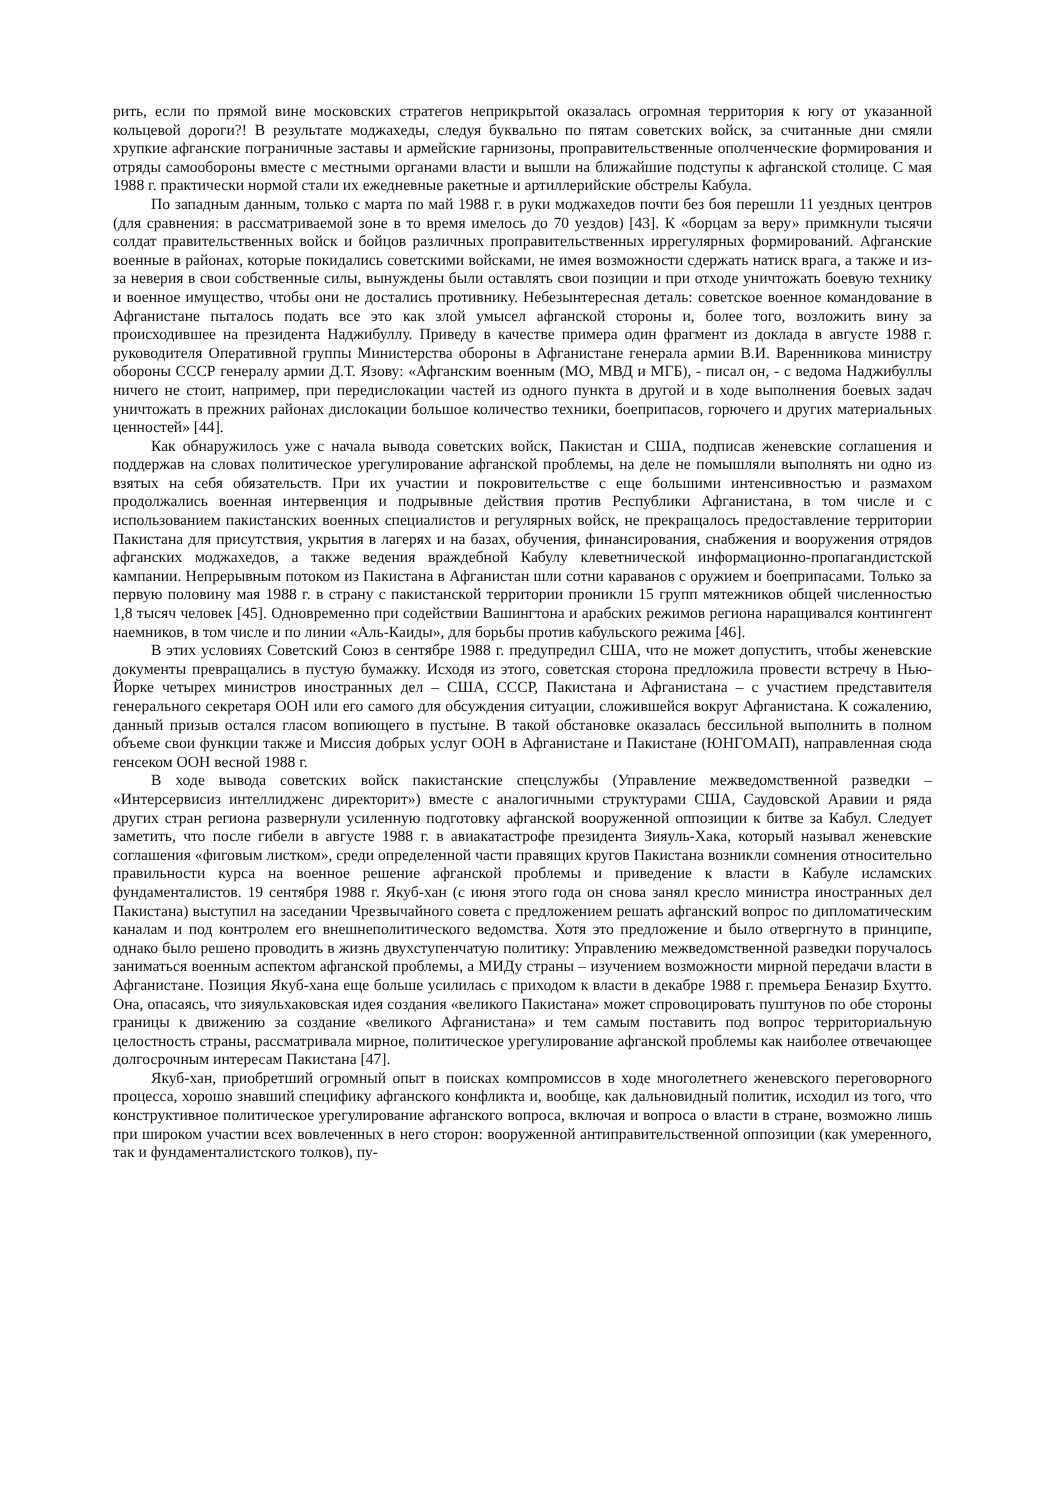рить, если по прямой вине московских стратегов неприкрытой оказалась огромная территория к югу от указанной кольцевой дороги?! В результате моджахеды, следуя буквально по пятам советских войск, за считанные дни смяли хрупкие афганские пограничные заставы и армейские гарнизоны, проправительственные ополченческие формирования и отряды самообороны вместе с местными органами власти и вышли на ближайшие подступы к афганской столице. С мая 1988 г. практически нормой стали их ежедневные ракетные и артиллерийские обстрелы Кабула.
По западным данным, только с марта по май 1988 г. в руки моджахедов почти без боя перешли 11 уездных центров (для сравнения: в рассматриваемой зоне в то время имелось до 70 уездов) [43]. К «борцам за веру» примкнули тысячи солдат правительственных войск и бойцов различных проправительственных иррегулярных формирований. Афганские военные в районах, которые покидались советскими войсками, не имея возможности сдержать натиск врага, а также и из-за неверия в свои собственные силы, вынуждены были оставлять свои позиции и при отходе уничтожать боевую технику и военное имущество, чтобы они не достались противнику. Небезынтересная деталь: советское военное командование в Афганистане пыталось подать все это как злой умысел афганской стороны и, более того, возложить вину за происходившее на президента Наджибуллу. Приведу в качестве примера один фрагмент из доклада в августе 1988 г. руководителя Оперативной группы Министерства обороны в Афганистане генерала армии В.И. Варенникова министру обороны СССР генералу армии Д.Т. Язову: «Афганским военным (МО, МВД и МГБ), - писал он, - с ведома Наджибуллы ничего не стоит, например, при передислокации частей из одного пункта в другой и в ходе выполнения боевых задач уничтожать в прежних районах дислокации большое количество техники, боеприпасов, горючего и других материальных ценностей» [44].
Как обнаружилось уже с начала вывода советских войск, Пакистан и США, подписав женевские соглашения и поддержав на словах политическое урегулирование афганской проблемы, на деле не помышляли выполнять ни одно из взятых на себя обязательств. При их участии и покровительстве с еще большими интенсивностью и размахом продолжались военная интервенция и подрывные действия против Республики Афганистана, в том числе и с использованием пакистанских военных специалистов и регулярных войск, не прекращалось предоставление территории Пакистана для присутствия, укрытия в лагерях и на базах, обучения, финансирования, снабжения и вооружения отрядов афганских моджахедов, а также ведения враждебной Кабулу клеветнической информационно-пропагандистской кампании. Непрерывным потоком из Пакистана в Афганистан шли сотни караванов с оружием и боеприпасами. Только за первую половину мая 1988 г. в страну с пакистанской территории проникли 15 групп мятежников общей численностью 1,8 тысяч человек [45]. Одновременно при содействии Вашингтона и арабских режимов региона наращивался контингент наемников, в том числе и по линии «Аль-Каиды», для борьбы против кабульского режима [46].
В этих условиях Советский Союз в сентябре 1988 г. предупредил США, что не может допустить, чтобы женевские документы превращались в пустую бумажку. Исходя из этого, советская сторона предложила провести встречу в Нью-Йорке четырех министров иностранных дел – США, СССР, Пакистана и Афганистана – с участием представителя генерального секретаря ООН или его самого для обсуждения ситуации, сложившейся вокруг Афганистана. К сожалению, данный призыв остался гласом вопиющего в пустыне. В такой обстановке оказалась бессильной выполнить в полном объеме свои функции также и Миссия добрых услуг ООН в Афганистане и Пакистане (ЮНГОМАП), направленная сюда генсеком ООН весной 1988 г.
В ходе вывода советских войск пакистанские спецслужбы (Управление межведомственной разведки – «Интерсервисиз интеллидженс директорит») вместе с аналогичными структурами США, Саудовской Аравии и ряда других стран региона развернули усиленную подготовку афганской вооруженной оппозиции к битве за Кабул. Следует заметить, что после гибели в августе 1988 г. в авиакатастрофе президента Зияуль-Хака, который называл женевские соглашения «фиговым листком», среди определенной части правящих кругов Пакистана возникли сомнения относительно правильности курса на военное решение афганской проблемы и приведение к власти в Кабуле исламских фундаменталистов. 19 сентября 1988 г. Якуб-хан (с июня этого года он снова занял кресло министра иностранных дел Пакистана) выступил на заседании Чрезвычайного совета с предложением решать афганский вопрос по дипломатическим каналам и под контролем его внешнеполитического ведомства. Хотя это предложение и было отвергнуто в принципе, однако было решено проводить в жизнь двухступенчатую политику: Управлению межведомственной разведки поручалось заниматься военным аспектом афганской проблемы, а МИДу страны – изучением возможности мирной передачи власти в Афганистане. Позиция Якуб-хана еще больше усилилась с приходом к власти в декабре 1988 г. премьера Беназир Бхутто. Она, опасаясь, что зияульхаковская идея создания «великого Пакистана» может спровоцировать пуштунов по обе стороны границы к движению за создание «великого Афганистана» и тем самым поставить под вопрос территориальную целостность страны, рассматривала мирное, политическое урегулирование афганской проблемы как наиболее отвечающее долгосрочным интересам Пакистана [47].
Якуб-хан, приобретший огромный опыт в поисках компромиссов в ходе многолетнего женевского переговорного процесса, хорошо знавший специфику афганского конфликта и, вообще, как дальновидный политик, исходил из того, что конструктивное политическое урегулирование афганского вопроса, включая и вопроса о власти в стране, возможно лишь при широком участии всех вовлеченных в него сторон: вооруженной антиправительственной оппозиции (как умеренного, так и фундаменталистского толков), пу-